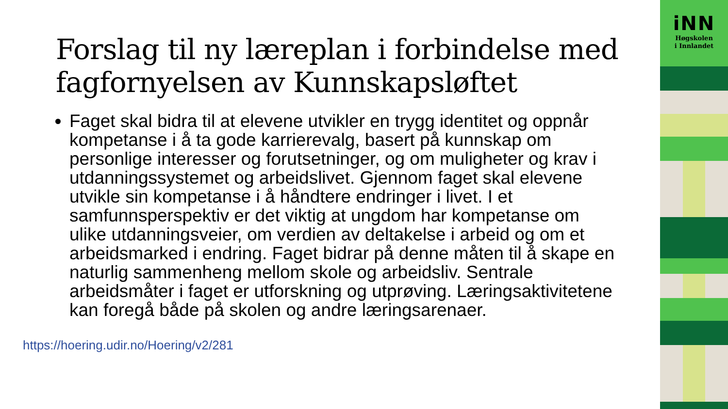Forslag til ny læreplan i forbindelse med fagfornyelsen av Kunnskapsløftet
Faget skal bidra til at elevene utvikler en trygg identitet og oppnår kompetanse i å ta gode karrierevalg, basert på kunnskap om personlige interesser og forutsetninger, og om muligheter og krav i utdanningssystemet og arbeidslivet. Gjennom faget skal elevene utvikle sin kompetanse i å håndtere endringer i livet. I et samfunnsperspektiv er det viktig at ungdom har kompetanse om ulike utdanningsveier, om verdien av deltakelse i arbeid og om et arbeidsmarked i endring. Faget bidrar på denne måten til å skape en naturlig sammenheng mellom skole og arbeidsliv. Sentrale arbeidsmåter i faget er utforskning og utprøving. Læringsaktivitetene kan foregå både på skolen og andre læringsarenaer.
https://hoering.udir.no/Hoering/v2/281
iNN
Høgskolen
i Innlandet